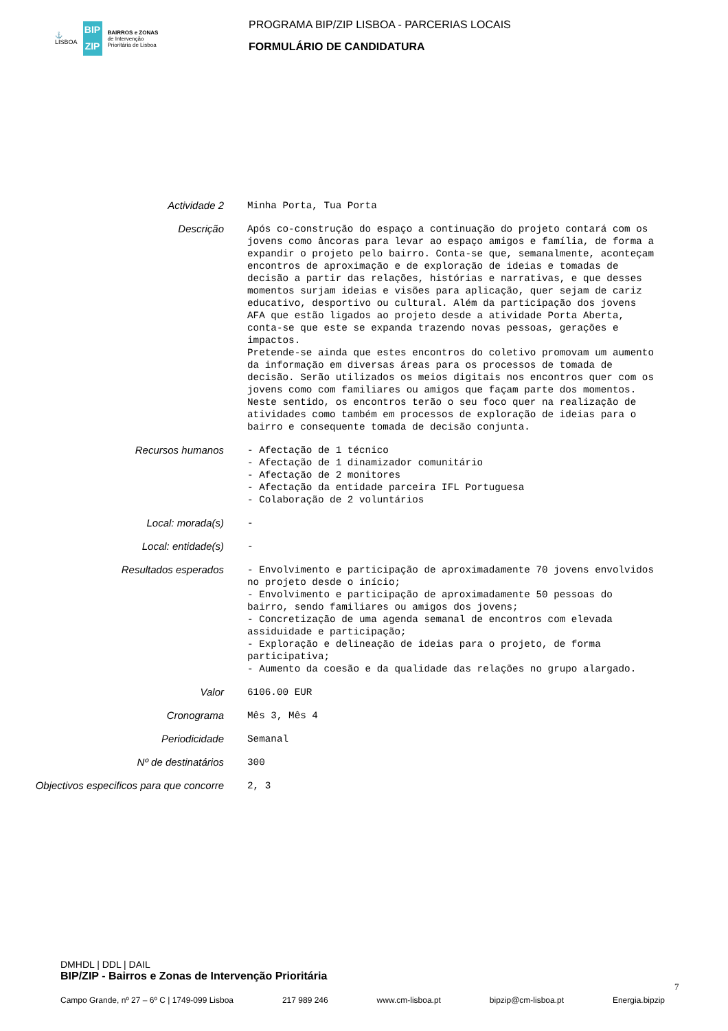⚓
LISBOA
BIP
ZIP
BAIRROS e ZONAS
de Intervenção
Prioritária de Lisboa
PROGRAMA BIP/ZIP LISBOA - PARCERIAS LOCAIS
FORMULÁRIO DE CANDIDATURA
Actividade 2
Minha Porta, Tua Porta
Descrição
Após co-construção do espaço a continuação do projeto contará com os jovens como âncoras para levar ao espaço amigos e família, de forma a expandir o projeto pelo bairro. Conta-se que, semanalmente, aconteçam encontros de aproximação e de exploração de ideias e tomadas de decisão a partir das relações, histórias e narrativas, e que desses momentos surjam ideias e visões para aplicação, quer sejam de cariz educativo, desportivo ou cultural. Além da participação dos jovens AFA que estão ligados ao projeto desde a atividade Porta Aberta, conta-se que este se expanda trazendo novas pessoas, gerações e impactos. Pretende-se ainda que estes encontros do coletivo promovam um aumento da informação em diversas áreas para os processos de tomada de decisão. Serão utilizados os meios digitais nos encontros quer com os jovens como com familiares ou amigos que façam parte dos momentos. Neste sentido, os encontros terão o seu foco quer na realização de atividades como também em processos de exploração de ideias para o bairro e consequente tomada de decisão conjunta.
Recursos humanos
- Afectação de 1 técnico - Afectação de 1 dinamizador comunitário - Afectação de 2 monitores - Afectação da entidade parceira IFL Portuguesa - Colaboração de 2 voluntários
Local: morada(s)
-
Local: entidade(s)
-
Resultados esperados
- Envolvimento e participação de aproximadamente 70 jovens envolvidos no projeto desde o início; - Envolvimento e participação de aproximadamente 50 pessoas do bairro, sendo familiares ou amigos dos jovens; - Concretização de uma agenda semanal de encontros com elevada assiduidade e participação; - Exploração e delineação de ideias para o projeto, de forma participativa; - Aumento da coesão e da qualidade das relações no grupo alargado.
Valor
6106.00 EUR
Cronograma
Mês 3, Mês 4
Periodicidade
Semanal
Nº de destinatários
300
Objectivos especificos para que concorre
2, 3
DMHDL | DDL | DAIL
BIP/ZIP - Bairros e Zonas de Intervenção Prioritária
7
Campo Grande, nº 27 – 6º C | 1749-099 Lisboa 217 989 246 www.cm-lisboa.pt bipzip@cm-lisboa.pt Energia.bipzip